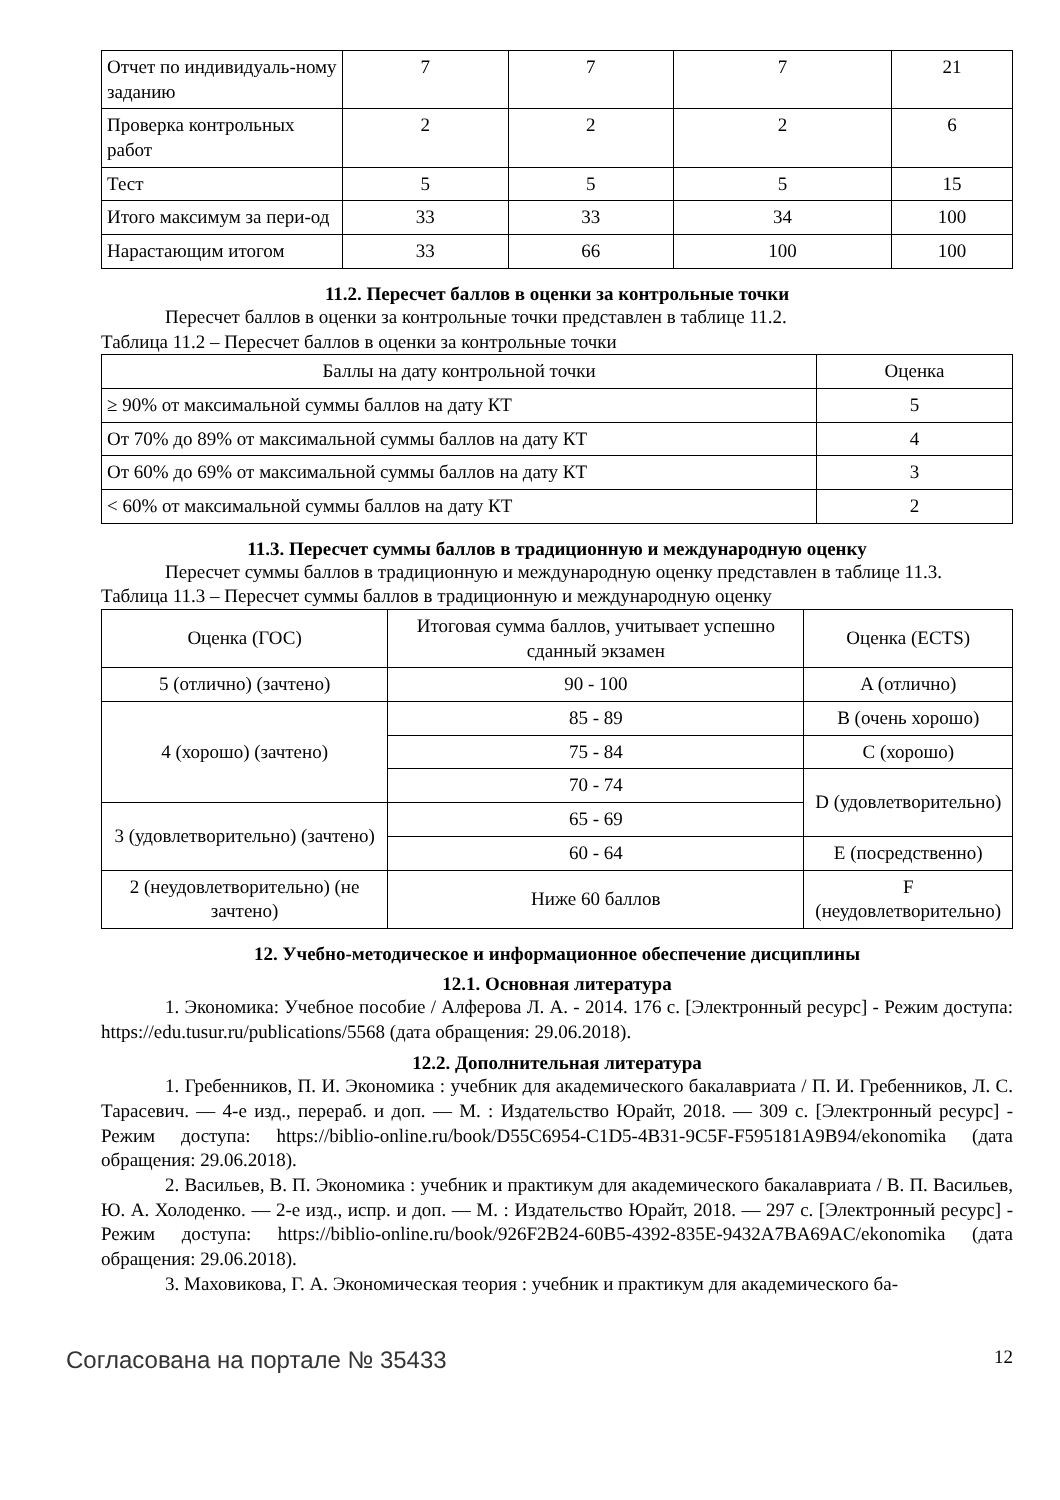| Отчет по индивидуаль-ному заданию | 7 | 7 | 7 | 21 |
| Проверка контрольных работ | 2 | 2 | 2 | 6 |
| Тест | 5 | 5 | 5 | 15 |
| Итого максимум за пери-од | 33 | 33 | 34 | 100 |
| Нарастающим итогом | 33 | 66 | 100 | 100 |
11.2. Пересчет баллов в оценки за контрольные точки
Пересчет баллов в оценки за контрольные точки представлен в таблице 11.2.
Таблица 11.2 – Пересчет баллов в оценки за контрольные точки
| Баллы на дату контрольной точки | Оценка |
| --- | --- |
| ≥ 90% от максимальной суммы баллов на дату КТ | 5 |
| От 70% до 89% от максимальной суммы баллов на дату КТ | 4 |
| От 60% до 69% от максимальной суммы баллов на дату КТ | 3 |
| < 60% от максимальной суммы баллов на дату КТ | 2 |
11.3. Пересчет суммы баллов в традиционную и международную оценку
Пересчет суммы баллов в традиционную и международную оценку представлен в таблице 11.3.
Таблица 11.3 – Пересчет суммы баллов в традиционную и международную оценку
| Оценка (ГОС) | Итоговая сумма баллов, учитывает успешно сданный экзамен | Оценка (ECTS) |
| 5 (отлично) (зачтено) | 90 - 100 | A (отлично) |
| 4 (хорошо) (зачтено) | 85 - 89 | B (очень хорошо) |
| | 75 - 84 | C (хорошо) |
| | 70 - 74 | D (удовлетворительно) |
| 3 (удовлетворительно) (зачтено) | 65 - 69 | |
| | 60 - 64 | E (посредственно) |
| 2 (неудовлетворительно) (не зачтено) | Ниже 60 баллов | F (неудовлетворительно) |
12. Учебно-методическое и информационное обеспечение дисциплины
12.1. Основная литература
1. Экономика: Учебное пособие / Алферова Л. А. - 2014. 176 с. [Электронный ресурс] - Режим доступа: https://edu.tusur.ru/publications/5568 (дата обращения: 29.06.2018).
12.2. Дополнительная литература
1. Гребенников, П. И. Экономика : учебник для академического бакалавриата / П. И. Гребенников, Л. С. Тарасевич. — 4-е изд., перераб. и доп. — М. : Издательство Юрайт, 2018. — 309 с. [Электронный ресурс] - Режим доступа: https://biblio-online.ru/book/D55C6954-C1D5-4B31-9C5F-F595181A9B94/ekonomika (дата обращения: 29.06.2018).
2. Васильев, В. П. Экономика : учебник и практикум для академического бакалавриата / В. П. Васильев, Ю. А. Холоденко. — 2-е изд., испр. и доп. — М. : Издательство Юрайт, 2018. — 297 с. [Электронный ресурс] - Режим доступа: https://biblio-online.ru/book/926F2B24-60B5-4392-835E-9432A7BA69AC/ekonomika (дата обращения: 29.06.2018).
3. Маховикова, Г. А. Экономическая теория : учебник и практикум для академического ба-
Согласована на портале № 35433 12